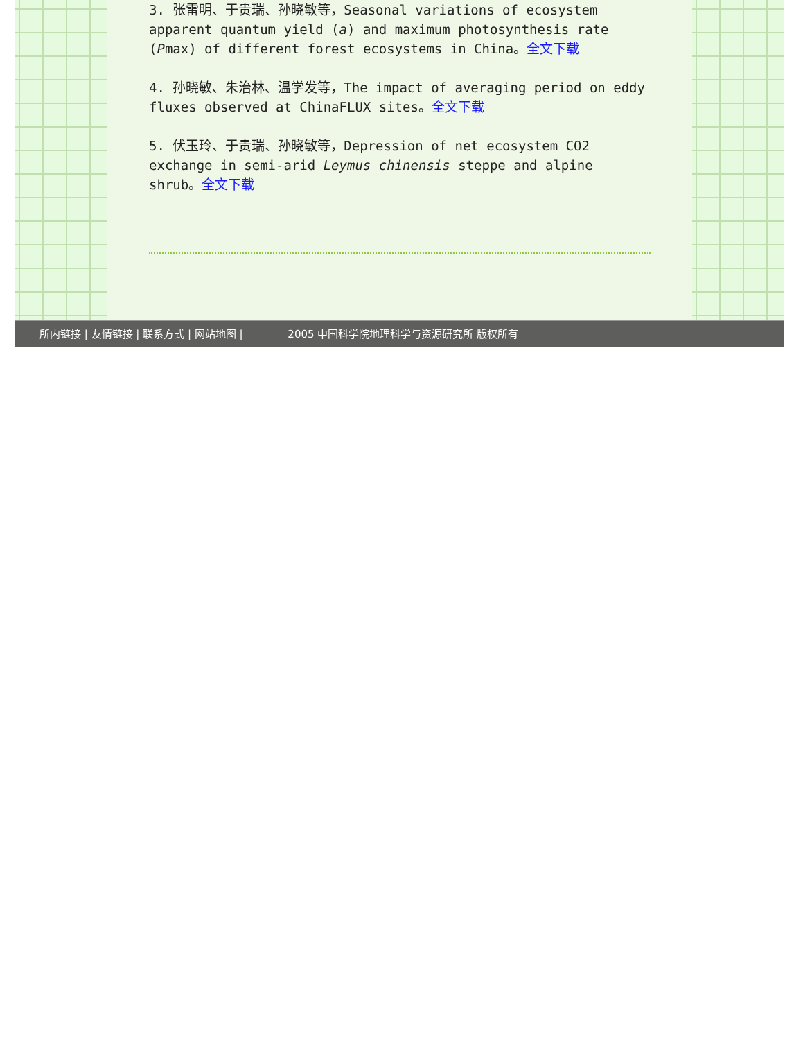3. 张雷明、于贵瑞、孙晓敏等，Seasonal variations of ecosystem apparent quantum yield (a) and maximum photosynthesis rate (Pmax) of different forest ecosystems in China。全文下载
4. 孙晓敏、朱治林、温学发等，The impact of averaging period on eddy fluxes observed at ChinaFLUX sites。全文下载
5. 伏玉玲、于贵瑞、孙晓敏等，Depression of net ecosystem CO2 exchange in semi-arid Leymus chinensis steppe and alpine shrub。全文下载
所内链接 | 友情链接 | 联系方式 | 网站地图 | 2005 中国科学院地理科学与资源研究所 版权所有